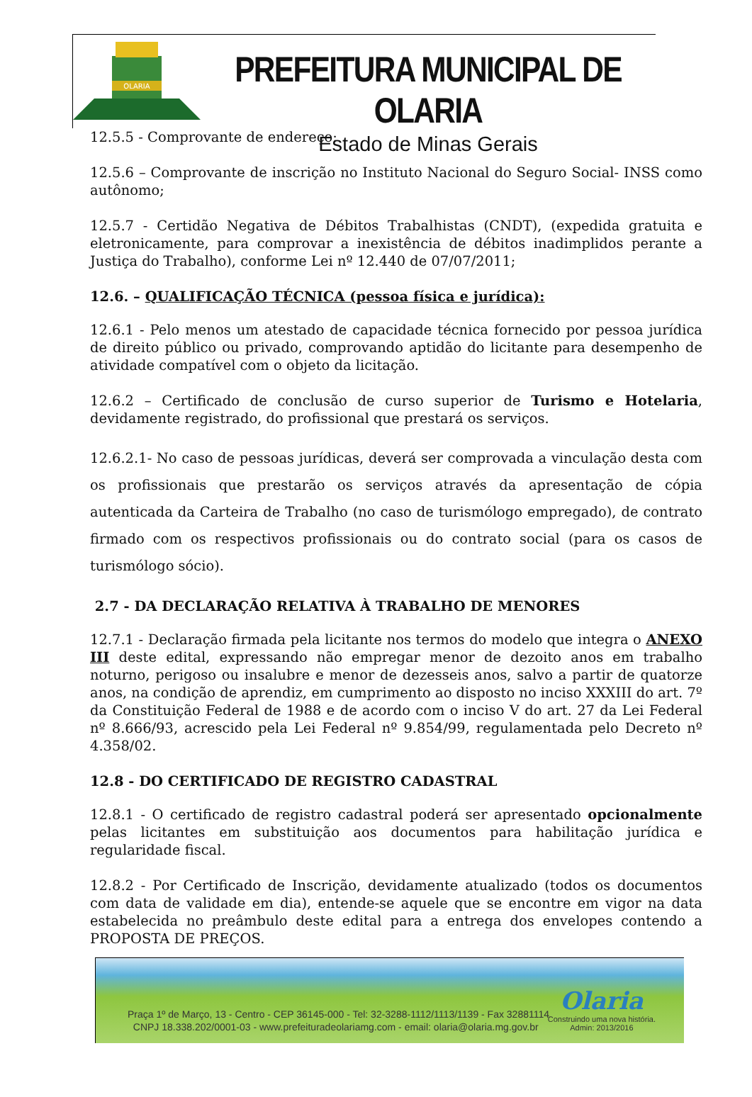OLARIA
PREFEITURA MUNICIPAL DE OLARIA
Estado de Minas Gerais
12.5.5 - Comprovante de endereço;
12.5.6 – Comprovante de inscrição no Instituto Nacional do Seguro Social- INSS como autônomo;
12.5.7 - Certidão Negativa de Débitos Trabalhistas (CNDT), (expedida gratuita e eletronicamente, para comprovar a inexistência de débitos inadimplidos perante a Justiça do Trabalho), conforme Lei nº 12.440 de 07/07/2011;
12.6. – QUALIFICAÇÃO TÉCNICA (pessoa física e jurídica):
12.6.1 - Pelo menos um atestado de capacidade técnica fornecido por pessoa jurídica de direito público ou privado, comprovando aptidão do licitante para desempenho de atividade compatível com o objeto da licitação.
12.6.2 – Certificado de conclusão de curso superior de Turismo e Hotelaria, devidamente registrado, do profissional que prestará os serviços.
12.6.2.1- No caso de pessoas jurídicas, deverá ser comprovada a vinculação desta com os profissionais que prestarão os serviços através da apresentação de cópia autenticada da Carteira de Trabalho (no caso de turismólogo empregado), de contrato firmado com os respectivos profissionais ou do contrato social (para os casos de turismólogo sócio).
2.7 - DA DECLARAÇÃO RELATIVA À TRABALHO DE MENORES
12.7.1 - Declaração firmada pela licitante nos termos do modelo que integra o ANEXO III deste edital, expressando não empregar menor de dezoito anos em trabalho noturno, perigoso ou insalubre e menor de dezesseis anos, salvo a partir de quatorze anos, na condição de aprendiz, em cumprimento ao disposto no inciso XXXIII do art. 7º da Constituição Federal de 1988 e de acordo com o inciso V do art. 27 da Lei Federal nº 8.666/93, acrescido pela Lei Federal nº 9.854/99, regulamentada pelo Decreto nº 4.358/02.
12.8 - DO CERTIFICADO DE REGISTRO CADASTRAL
12.8.1 - O certificado de registro cadastral poderá ser apresentado opcionalmente pelas licitantes em substituição aos documentos para habilitação jurídica e regularidade fiscal.
12.8.2 - Por Certificado de Inscrição, devidamente atualizado (todos os documentos com data de validade em dia), entende-se aquele que se encontre em vigor na data estabelecida no preâmbulo deste edital para a entrega dos envelopes contendo a PROPOSTA DE PREÇOS.
Praça 1º de Março, 13 - Centro - CEP 36145-000 - Tel: 32-3288-1112/1113/1139 - Fax 32881114
CNPJ 18.338.202/0001-03 - www.prefeituradeolariamg.com - email: olaria@olaria.mg.gov.br
Olaria
Construindo uma nova história.
Admin: 2013/2016